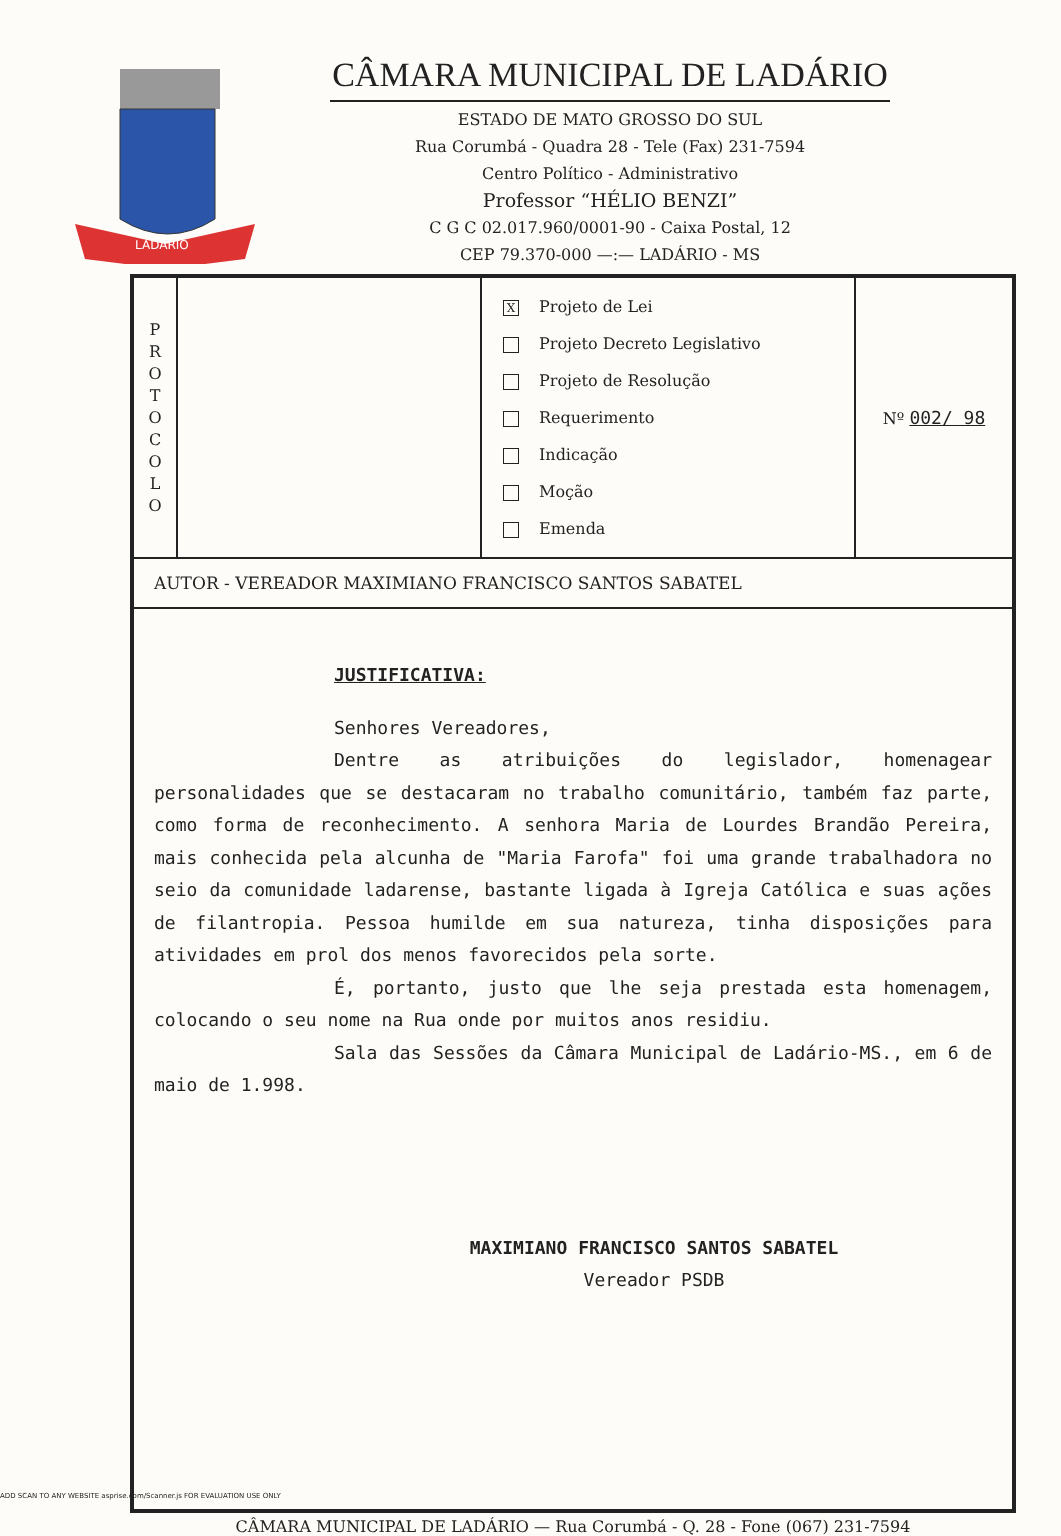LADÁRIO
CÂMARA MUNICIPAL DE LADÁRIO
ESTADO DE MATO GROSSO DO SUL
Rua Corumbá - Quadra 28 - Tele (Fax) 231-7594
Centro Político - Administrativo
Professor “HÉLIO BENZI”
C G C 02.017.960/0001-90 - Caixa Postal, 12
CEP 79.370-000 —:— LADÁRIO - MS
| P R O T O C O L O | | X Projeto de Lei Projeto Decreto Legislativo Projeto de Resolução Requerimento Indicação Moção Emenda | Nº 002/ 98 |
| AUTOR - VEREADOR MAXIMIANO FRANCISCO SANTOS SABATEL | | | |
| JUSTIFICATIVA: Senhores Vereadores, Dentre as atribuições do legislador, homenagear personalidades que se destacaram no trabalho comunitário, também faz parte, como forma de reconhecimento. A senhora Maria de Lourdes Brandão Pereira, mais conhecida pela alcunha de "Maria Farofa" foi uma grande trabalhadora no seio da comunidade ladarense, bastante ligada à Igreja Católica e suas ações de filantropia. Pessoa humilde em sua natureza, tinha disposições para atividades em prol dos menos favorecidos pela sorte. É, portanto, justo que lhe seja prestada esta homenagem, colocando o seu nome na Rua onde por muitos anos residiu. Sala das Sessões da Câmara Municipal de Ladário-MS., em 6 de maio de 1.998. MAXIMIANO FRANCISCO SANTOS SABATEL Vereador PSDB | | | |
CÂMARA MUNICIPAL DE LADÁRIO — Rua Corumbá - Q. 28 - Fone (067) 231-7594
ADD SCAN TO ANY WEBSITE asprise.com/Scanner.js FOR EVALUATION USE ONLY